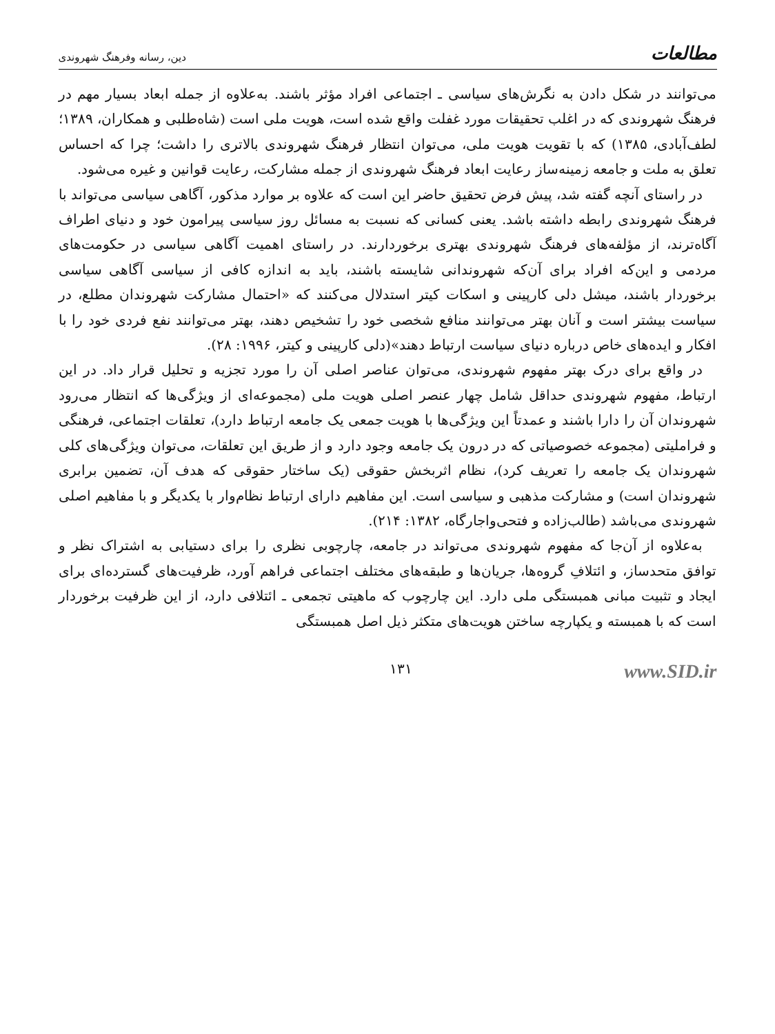مطالعات دین، رسانه وفرهنگ شهروندی
می‌توانند در شکل دادن به نگرش‌های سیاسی ـ اجتماعی افراد مؤثر باشند. به‌علاوه از جمله ابعاد بسیار مهم در فرهنگ شهروندی که در اغلب تحقیقات مورد غفلت واقع شده است، هویت ملی است (شاه‌طلبی و همکاران، ۱۳۸۹؛ لطف‌آبادی، ۱۳۸۵) که با تقویت هویت ملی، می‌توان انتظار فرهنگ شهروندی بالاتری را داشت؛ چرا که احساس تعلق به ملت و جامعه زمینه‌ساز رعایت ابعاد فرهنگ شهروندی از جمله مشارکت، رعایت قوانین و غیره می‌شود.
در راستای آنچه گفته شد، پیش فرض تحقیق حاضر این است که علاوه بر موارد مذکور، آگاهی سیاسی می‌تواند با فرهنگ شهروندی رابطه داشته باشد. یعنی کسانی که نسبت به مسائل روز سیاسی پیرامون خود و دنیای اطراف آگاه‌ترند، از مؤلفه‌های فرهنگ شهروندی بهتری برخوردارند. در راستای اهمیت آگاهی سیاسی در حکومت‌های مردمی و این‌که افراد برای آن‌که شهروندانی شایسته باشند، باید به اندازه کافی از سیاسی آگاهی سیاسی برخوردار باشند، میشل دلی کارپینی و اسکات کیتر استدلال می‌کنند که «احتمال مشارکت شهروندان مطلع، در سیاست بیشتر است و آنان بهتر می‌توانند منافع شخصی خود را تشخیص دهند، بهتر می‌توانند نفع فردی خود را با افکار و ایده‌های خاص درباره دنیای سیاست ارتباط دهند»(دلی کارپینی و کیتر، ۱۹۹۶: ۲۸).
در واقع برای درک بهتر مفهوم شهروندی، می‌توان عناصر اصلی آن را مورد تجزیه و تحلیل قرار داد. در این ارتباط، مفهوم شهروندی حداقل شامل چهار عنصر اصلی هویت ملی (مجموعه‌ای از ویژگی‌ها که انتظار می‌رود شهروندان آن را دارا باشند و عمدتاً این ویژگی‌ها با هویت جمعی یک جامعه ارتباط دارد)، تعلقات اجتماعی، فرهنگی و فراملیتی (مجموعه خصوصیاتی که در درون یک جامعه وجود دارد و از طریق این تعلقات، می‌توان ویژگی‌های کلی شهروندان یک جامعه را تعریف کرد)، نظام اثربخش حقوقی (یک ساختار حقوقی که هدف آن، تضمین برابری شهروندان است) و مشارکت مذهبی و سیاسی است. این مفاهیم دارای ارتباط نظام‌وار با یکدیگر و با مفاهیم اصلی شهروندی می‌باشد (طالب‌زاده و فتحی‌واجارگاه، ۱۳۸۲: ۲۱۴).
به‌علاوه از آن‌جا که مفهوم شهروندی می‌تواند در جامعه، چارچوبی نظری را برای دستیابی به اشتراک نظر و توافق متحدساز، و ائتلافِ گروه‌ها، جریان‌ها و طبقه‌های مختلف اجتماعی فراهم آورد، ظرفیت‌های گسترده‌ای برای ایجاد و تثبیت مبانی همبستگی ملی دارد. این چارچوب که ماهیتی تجمعی ـ ائتلافی دارد، از این ظرفیت برخوردار است که با همبسته و یکپارچه ساختن هویت‌های متکثر ذیل اصل همبستگی
۱۳۱ www.SID.ir